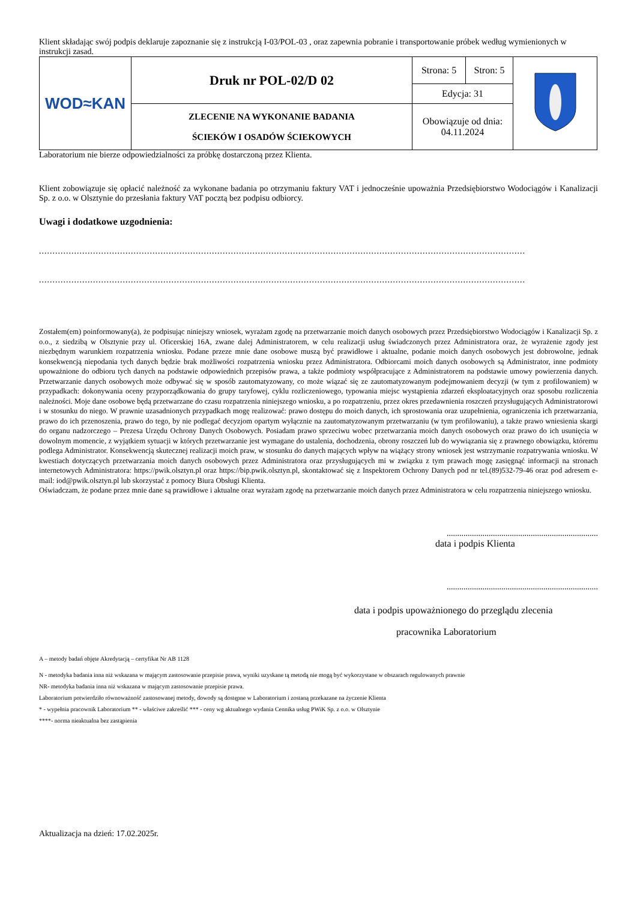Klient składając swój podpis deklaruje zapoznanie się z instrukcją I-03/POL-03 , oraz zapewnia pobranie i transportowanie próbek według wymienionych w instrukcji zasad.
| WOD≈KAN | Druk nr POL-02/D 02 | Strona: 5 | Stron: 5 | |
| | | Edycja: 31 | | |
| | ZLECENIE NA WYKONANIE BADANIA ŚCIEKÓW I OSADÓW ŚCIEKOWYCH | Obowiązuje od dnia: 04.11.2024 | | |
Laboratorium nie bierze odpowiedzialności za próbkę dostarczoną przez Klienta.
Klient zobowiązuje się opłacić należność za wykonane badania po otrzymaniu faktury VAT i jednocześnie upoważnia Przedsiębiorstwo Wodociągów i Kanalizacji Sp. z o.o. w Olsztynie do przesłania faktury VAT pocztą bez podpisu odbiorcy.
Uwagi i dodatkowe uzgodnienia:
.............................................................................................................................................................................................................
.............................................................................................................................................................................................................
Zostałem(em) poinformowany(a), że podpisując niniejszy wniosek, wyrażam zgodę na przetwarzanie moich danych osobowych przez Przedsiębiorstwo Wodociągów i Kanalizacji Sp. z o.o., z siedzibą w Olsztynie przy ul. Oficerskiej 16A, zwane dalej Administratorem, w celu realizacji usług świadczonych przez Administratora oraz, że wyrażenie zgody jest niezbędnym warunkiem rozpatrzenia wniosku. Podane przeze mnie dane osobowe muszą być prawidłowe i aktualne, podanie moich danych osobowych jest dobrowolne, jednak konsekwencją niepodania tych danych będzie brak możliwości rozpatrzenia wniosku przez Administratora. Odbiorcami moich danych osobowych są Administrator, inne podmioty upoważnione do odbioru tych danych na podstawie odpowiednich przepisów prawa, a także podmioty współpracujące z Administratorem na podstawie umowy powierzenia danych. Przetwarzanie danych osobowych może odbywać się w sposób zautomatyzowany, co może wiązać się ze zautomatyzowanym podejmowaniem decyzji (w tym z profilowaniem) w przypadkach: dokonywania oceny przyporządkowania do grupy taryfowej, cyklu rozliczeniowego, typowania miejsc wystąpienia zdarzeń eksploatacyjnych oraz sposobu rozliczenia należności. Moje dane osobowe będą przetwarzane do czasu rozpatrzenia niniejszego wniosku, a po rozpatrzeniu, przez okres przedawnienia roszczeń przysługujących Administratorowi i w stosunku do niego. W prawnie uzasadnionych przypadkach mogę realizować: prawo dostępu do moich danych, ich sprostowania oraz uzupełnienia, ograniczenia ich przetwarzania, prawo do ich przenoszenia, prawo do tego, by nie podlegać decyzjom opartym wyłącznie na zautomatyzowanym przetwarzaniu (w tym profilowaniu), a także prawo wniesienia skargi do organu nadzorczego – Prezesa Urzędu Ochrony Danych Osobowych. Posiadam prawo sprzeciwu wobec przetwarzania moich danych osobowych oraz prawo do ich usunięcia w dowolnym momencie, z wyjątkiem sytuacji w których przetwarzanie jest wymagane do ustalenia, dochodzenia, obrony roszczeń lub do wywiązania się z prawnego obowiązku, któremu podlega Administrator. Konsekwencją skutecznej realizacji moich praw, w stosunku do danych mających wpływ na wiążący strony wniosek jest wstrzymanie rozpatrywania wniosku. W kwestiach dotyczących przetwarzania moich danych osobowych przez Administratora oraz przysługujących mi w związku z tym prawach mogę zasięgnąć informacji na stronach internetowych Administratora: https://pwik.olsztyn.pl oraz https://bip.pwik.olsztyn.pl, skontaktować się z Inspektorem Ochrony Danych pod nr tel.(89)532-79-46 oraz pod adresem e-mail: iod@pwik.olsztyn.pl lub skorzystać z pomocy Biura Obsługi Klienta.
Oświadczam, że podane przez mnie dane są prawidłowe i aktualne oraz wyrażam zgodę na przetwarzanie moich danych przez Administratora w celu rozpatrzenia niniejszego wniosku.
........................................................................
data i podpis Klienta
........................................................................
data i podpis upoważnionego do przeglądu zlecenia
pracownika Laboratorium
A – metody badań objęte Akredytacją – certyfikat Nr AB 1128
N - metodyka badania inna niż wskazana w mającym zastosowanie przepisie prawa, wyniki uzyskane tą metodą nie mogą być wykorzystane w obszarach regulowanych prawnie
NR- metodyka badania inna niż wskazana w mającym zastosowanie przepisie prawa.
Laboratorium potwierdziło równoważność zastosowanej metody, dowody są dostępne w Laboratorium i zostaną przekazane na życzenie Klienta
* - wypełnia pracownik Laboratorium ** - właściwe zakreślić *** - ceny wg aktualnego wydania Cennika usług PWiK Sp. z o.o. w Olsztynie
****- norma nieaktualna bez zastąpienia
Aktualizacja na dzień: 17.02.2025r.